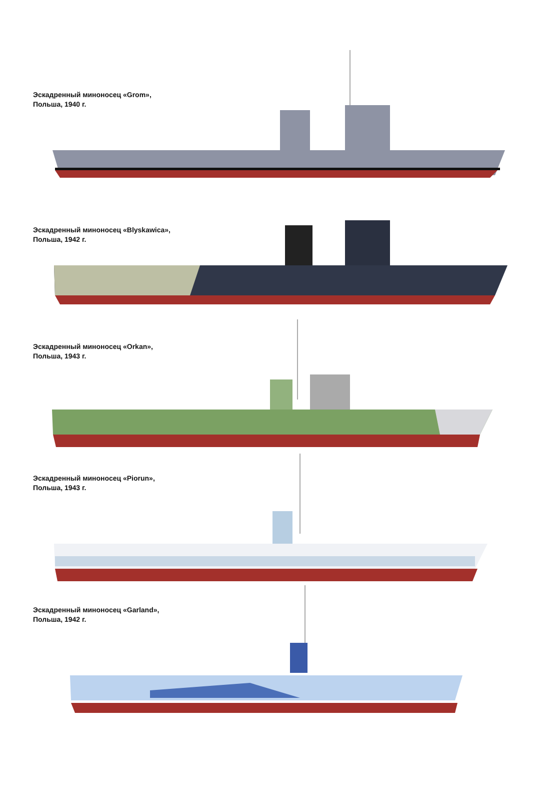Эскадренный миноносец «Grom»,
Польша, 1940 г.
Эскадренный миноносец «Blyskawica»,
Польша, 1942 г.
Эскадренный миноносец «Orkan»,
Польша, 1943 г.
Эскадренный миноносец «Piorun»,
Польша, 1943 г.
Эскадренный миноносец «Garland»,
Польша, 1942 г.